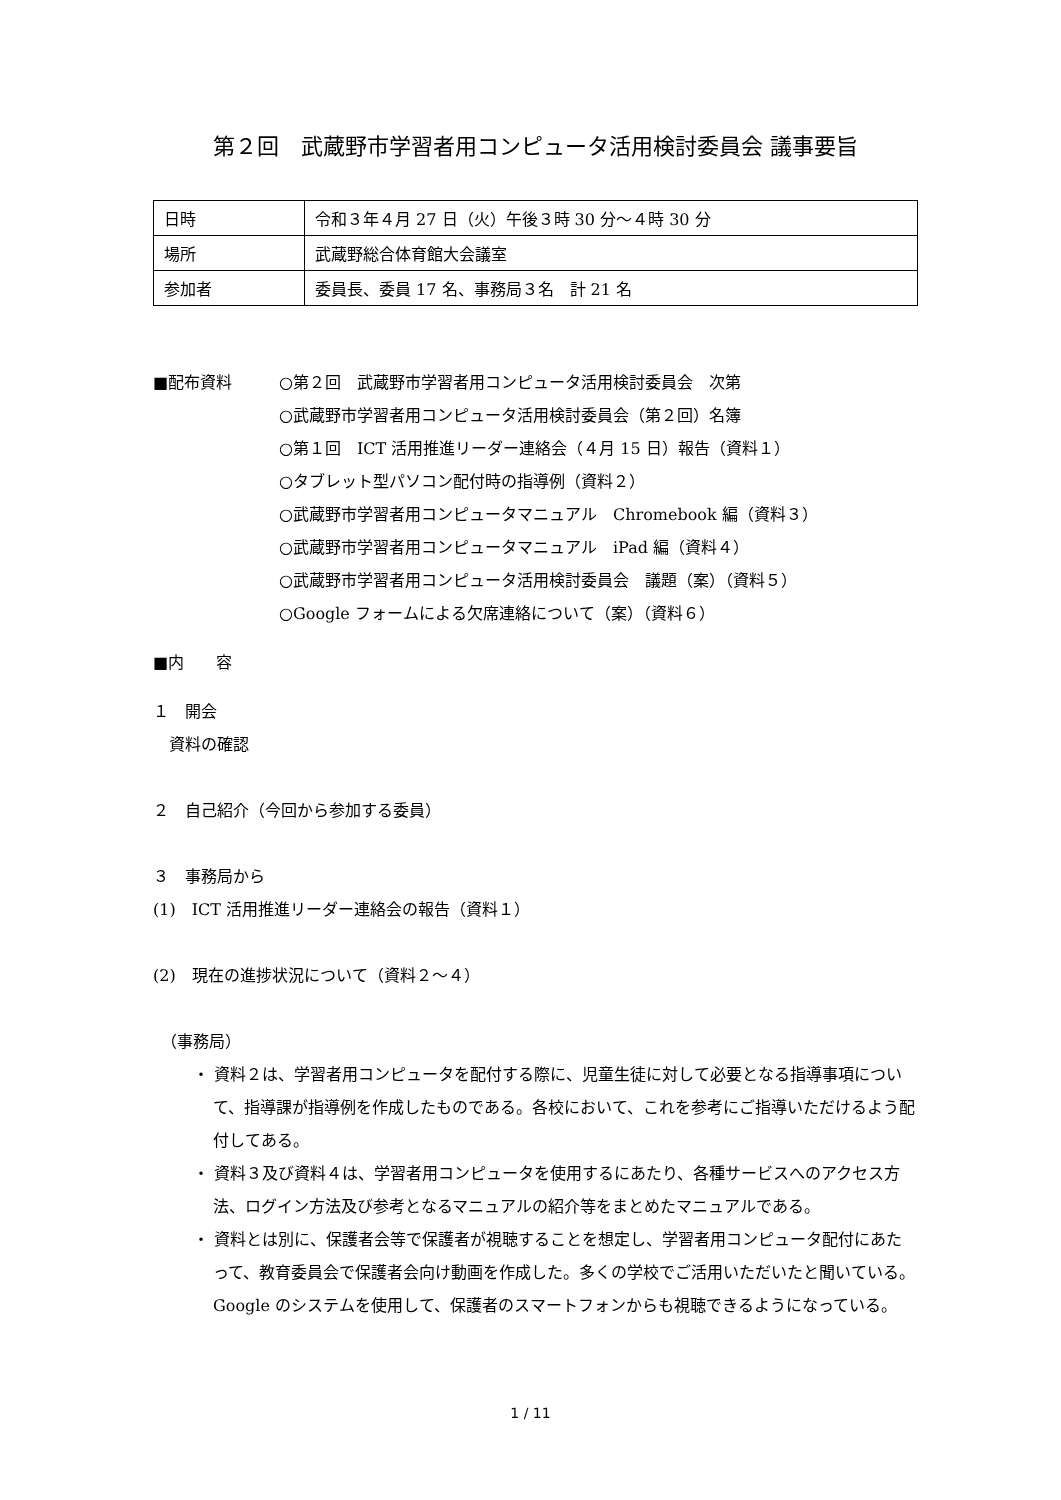第２回　武蔵野市学習者用コンピュータ活用検討委員会 議事要旨
| 日時 | 令和３年４月 27 日（火）午後３時 30 分～４時 30 分 |
| 場所 | 武蔵野総合体育館大会議室 |
| 参加者 | 委員長、委員 17 名、事務局３名 計 21 名 |
■配布資料 ○第２回　武蔵野市学習者用コンピュータ活用検討委員会　次第
○武蔵野市学習者用コンピュータ活用検討委員会（第２回）名簿
○第１回　ICT 活用推進リーダー連絡会（４月 15 日）報告（資料１）
○タブレット型パソコン配付時の指導例（資料２）
○武蔵野市学習者用コンピュータマニュアル　Chromebook 編（資料３）
○武蔵野市学習者用コンピュータマニュアル　iPad 編（資料４）
○武蔵野市学習者用コンピュータ活用検討委員会　議題（案）（資料５）
○Google フォームによる欠席連絡について（案）（資料６）
■内　　容
１　開会
　資料の確認
２　自己紹介（今回から参加する委員）
３　事務局から
(1)　ICT 活用推進リーダー連絡会の報告（資料１）
(2)　現在の進捗状況について（資料２～４）
　（事務局）
・ 資料２は、学習者用コンピュータを配付する際に、児童生徒に対して必要となる指導事項について、指導課が指導例を作成したものである。各校において、これを参考にご指導いただけるよう配付してある。
・ 資料３及び資料４は、学習者用コンピュータを使用するにあたり、各種サービスへのアクセス方法、ログイン方法及び参考となるマニュアルの紹介等をまとめたマニュアルである。
・ 資料とは別に、保護者会等で保護者が視聴することを想定し、学習者用コンピュータ配付にあたって、教育委員会で保護者会向け動画を作成した。多くの学校でご活用いただいたと聞いている。Google のシステムを使用して、保護者のスマートフォンからも視聴できるようになっている。
1 / 11